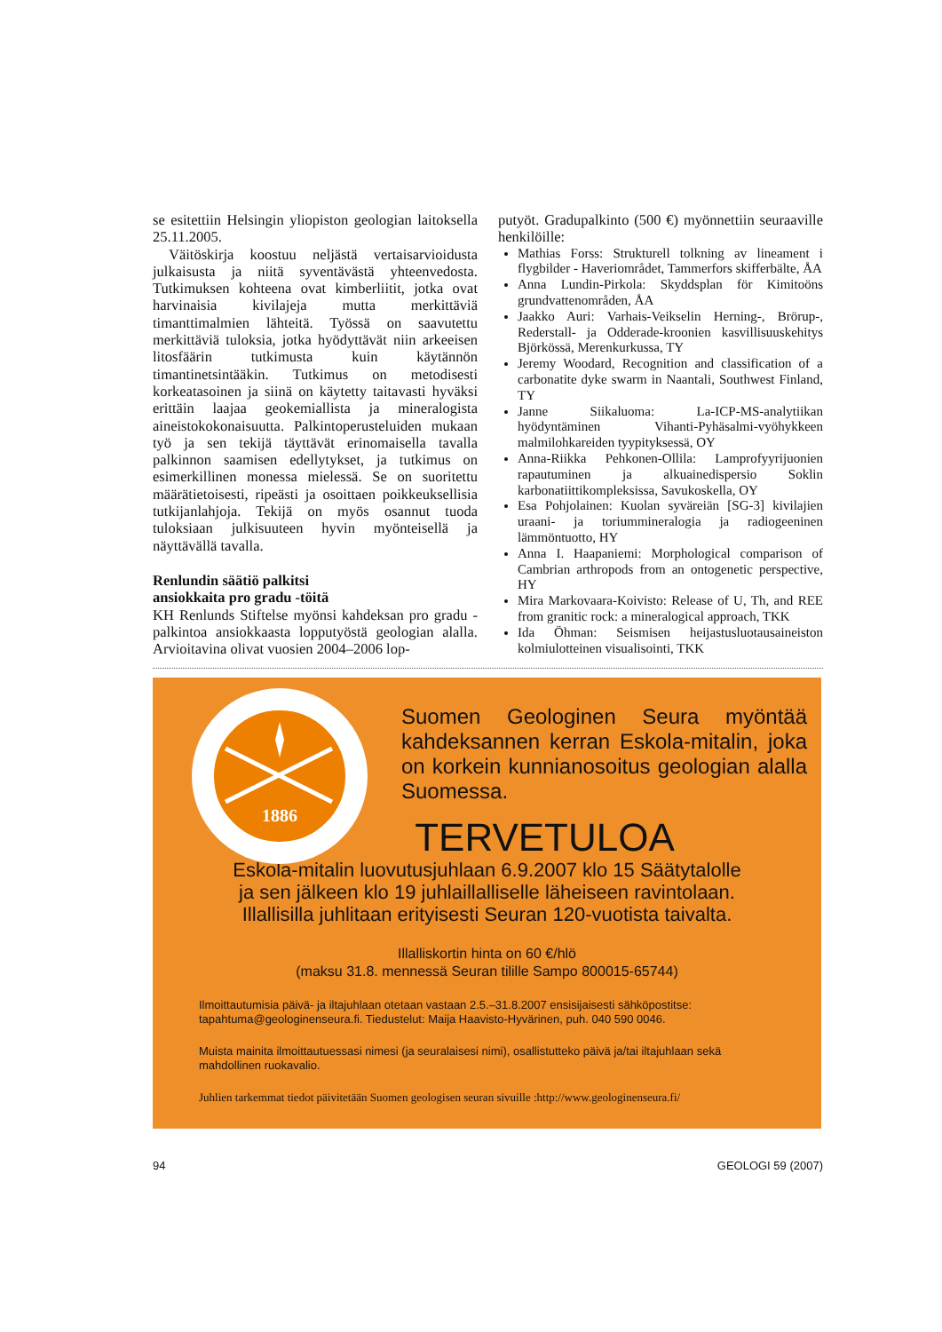se esitettiin Helsingin yliopiston geologian laitoksella 25.11.2005.
Väitöskirja koostuu neljästä vertaisarvioidusta julkaisusta ja niitä syventävästä yhteenvedosta. Tutkimuksen kohteena ovat kimberliitit, jotka ovat harvinaisia kivilajeja mutta merkittäviä timanttimalmien lähteitä. Työssä on saavutettu merkittäviä tuloksia, jotka hyödyttävät niin arkeeisen litosfäärin tutkimusta kuin käytännön timantinetsintääkin. Tutkimus on metodisesti korkeatasoinen ja siinä on käytetty taitavasti hyväksi erittäin laajaa geokemiallista ja mineralogista aineistokokonaisuutta. Palkintoperusteluiden mukaan työ ja sen tekijä täyttävät erinomaisella tavalla palkinnon saamisen edellytykset, ja tutkimus on esimerkillinen monessa mielessä. Se on suoritettu määrätietoisesti, ripeästi ja osoittaen poikkeuksellisia tutkijanlahjoja. Tekijä on myös osannut tuoda tuloksiaan julkisuuteen hyvin myönteisellä ja näyttävällä tavalla.
Renlundin säätiö palkitsi
ansiokkaita pro gradu -töitä
KH Renlunds Stiftelse myönsi kahdeksan pro gradu -palkintoa ansiokkaasta lopputyöstä geologian alalla. Arvioitavina olivat vuosien 2004–2006 lop-
putyöt. Gradupalkinto (500 €) myönnettiin seuraaville henkilöille:
Mathias Forss: Strukturell tolkning av lineament i flygbilder - Haveriområdet, Tammerfors skifferbälte, ÅA
Anna Lundin-Pirkola: Skyddsplan för Kimitoöns grundvattenområden, ÅA
Jaakko Auri: Varhais-Veikselin Herning-, Brörup-, Rederstall- ja Odderade-kroonien kasvillisuuskehitys Björkössä, Merenkurkussa, TY
Jeremy Woodard, Recognition and classification of a carbonatite dyke swarm in Naantali, Southwest Finland, TY
Janne Siikaluoma: La-ICP-MS-analytiikan hyödyntäminen Vihanti-Pyhäsalmi-vyöhykkeen malmilohkareiden tyypityksessä, OY
Anna-Riikka Pehkonen-Ollila: Lamprofyyrijuonien rapautuminen ja alkuainedispersio Soklin karbonatiittikompleksissa, Savukoskella, OY
Esa Pohjolainen: Kuolan syväreiän [SG-3] kivilajien uraani- ja toriummineralogia ja radiogeeninen lämmöntuotto, HY
Anna I. Haapaniemi: Morphological comparison of Cambrian arthropods from an ontogenetic perspective, HY
Mira Markovaara-Koivisto: Release of U, Th, and REE from granitic rock: a mineralogical approach, TKK
Ida Öhman: Seismisen heijastusluotausaineiston kolmiulotteinen visualisointi, TKK
1886
Suomen Geologinen Seura myöntää kahdeksannen kerran Eskola-mitalin, joka on korkein kunnianosoitus geologian alalla Suomessa.
TERVETULOA
Eskola-mitalin luovutusjuhlaan 6.9.2007 klo 15 Säätytalolle
ja sen jälkeen klo 19 juhlaillalliselle läheiseen ravintolaan.
Illallisilla juhlitaan erityisesti Seuran 120-vuotista taivalta.
Illalliskortin hinta on 60 €/hlö
(maksu 31.8. mennessä Seuran tilille Sampo 800015-65744)
Ilmoittautumisia päivä- ja iltajuhlaan otetaan vastaan 2.5.–31.8.2007 ensisijaisesti sähköpostitse: tapahtuma@geologinenseura.fi. Tiedustelut: Maija Haavisto-Hyvärinen, puh. 040 590 0046.
Muista mainita ilmoittautuessasi nimesi (ja seuralaisesi nimi), osallistutteko päivä ja/tai iltajuhlaan sekä mahdollinen ruokavalio.
Juhlien tarkemmat tiedot päivitetään Suomen geologisen seuran sivuille :http://www.geologinenseura.fi/
94 GEOLOGI 59 (2007)